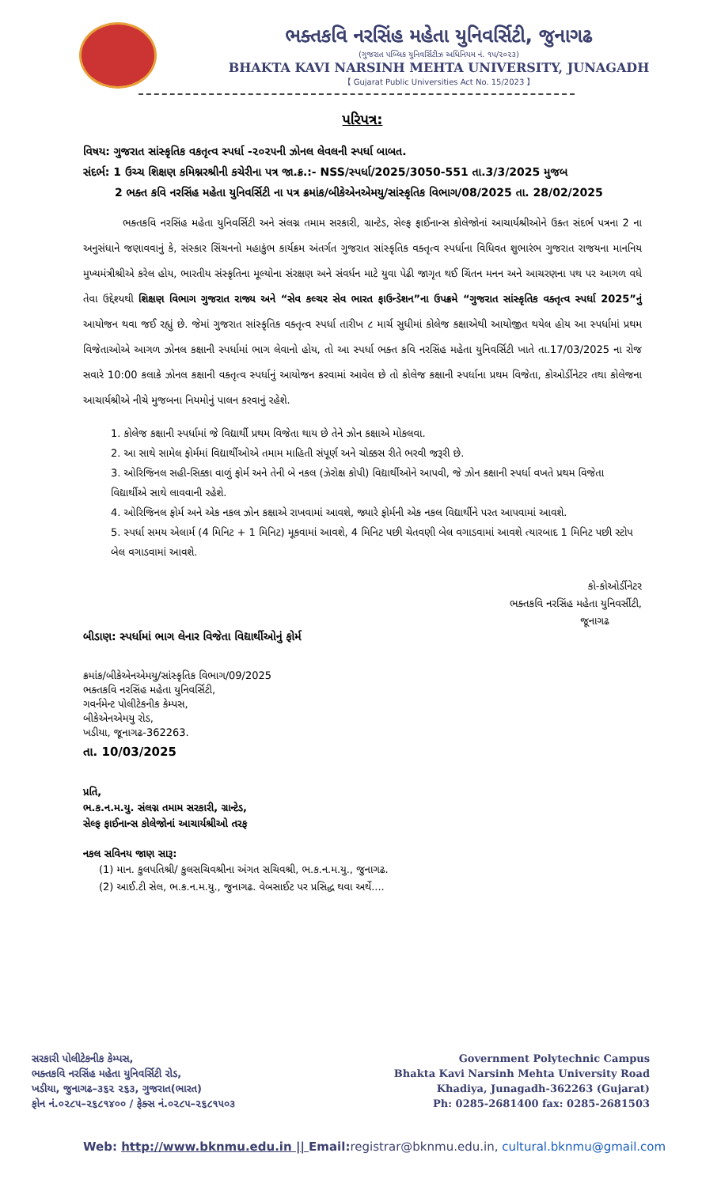ભક્તકવિ નરસિંહ મહેતા યુનિવર્સિટી, જુનાગઢ
(ગુજરાત પબ્લિક યુનિવર્સિટીઝ અધિનિયમ નં. ૧૫/૨૦૨૩)
BHAKTA KAVI NARSINH MEHTA UNIVERSITY, JUNAGADH
【 Gujarat Public Universities Act No. 15/2023 】
પરિપત્ર:
વિષય: ગુજરાત સાંસ્કૃતિક વકતૃત્વ સ્પર્ધા -૨૦૨૫ની ઝોનલ લેવલની સ્પર્ધા બાબત.
સંદર્ભ: 1 ઉચ્ચ શિક્ષણ કમિશ્નરશ્રીની કચેરીના પત્ર જા.ક્ર.:- NSS/સ્પર્ધા/2025/3050-551 તા.3/3/2025 મુજબ
2 ભક્ત કવિ નરસિંહ મહેતા યુનિવર્સિટી ના પત્ર ક્રમાંક/બીકેએનએમયુ/સાંસ્કૃતિક વિભાગ/08/2025 તા. 28/02/2025
ભક્તકવિ નરસિંહ મહેતા યુનિવર્સિટી અને સંલગ્ન તમામ સરકારી, ગ્રાન્ટેડ, સેલ્ફ ફાઈનાન્સ કોલેજોનાં આચાર્યશ્રીઓને ઉક્ત સંદર્ભ પત્રના 2 ના અનુસંધાને જણાવવાનું કે, સંસ્કાર સિંચનનો મહાકુંભ કાર્યક્રમ અંતર્ગત ગુજરાત સાંસ્કૃતિક વક્તૃત્વ સ્પર્ધાના વિધિવત શુભારંભ ગુજરાત રાજયના માનનિય મુખ્યમંત્રીશ્રીએ કરેલ હોય, ભારતીય સંસ્કૃતિના મૂલ્યોના સંરક્ષણ અને સંવર્ધન માટે યુવા પેઢી જાગૃત થઈ ચિંતન મનન અને આચરણના પથ પર આગળ વધે તેવા ઉદ્દેશ્યથી શિક્ષણ વિભાગ ગુજરાત રાજ્ય અને “સેવ કલ્ચર સેવ ભારત ફાઉન્ડેશન”ના ઉપક્રમે “ગુજરાત સાંસ્કૃતિક વક્તૃત્વ સ્પર્ધા 2025”નું આયોજન થવા જઈ રહ્યું છે. જેમાં ગુજરાત સાંસ્કૃતિક વક્તૃત્વ સ્પર્ધા તારીખ ૮ માર્ચ સુધીમાં કોલેજ કક્ષાએથી આયોજીત થયેલ હોય આ સ્પર્ધામાં પ્રથમ વિજેતાઓએ આગળ ઝોનલ કક્ષાની સ્પર્ધામાં ભાગ લેવાનો હોય, તો આ સ્પર્ધા ભક્ત કવિ નરસિંહ મહેતા યુનિવર્સિટી ખાતે તા.17/03/2025 ના રોજ સવારે 10:00 કલાકે ઝોનલ કક્ષાની વક્તૃત્વ સ્પર્ધાનું આયોજન કરવામાં આવેલ છે તો કોલેજ કક્ષાની સ્પર્ધાના પ્રથમ વિજેતા, કોઓર્ડીનેટર તથા કોલેજના આચાર્યશ્રીએ નીચે મુજબના નિયમોનું પાલન કરવાનું રહેશે.
1. કોલેજ કક્ષાની સ્પર્ધામાં જે વિદ્યાર્થી પ્રથમ વિજેતા થાય છે તેને ઝોન કક્ષાએ મોકલવા.
2. આ સાથે સામેલ ફોર્મમાં વિદ્યાર્થીઓએ તમામ માહિતી સંપૂર્ણ અને ચોક્કસ રીતે ભરવી જરૂરી છે.
3. ઓરિજિનલ સહી-સિક્કા વાળું ફોર્મ અને તેની બે નકલ (ઝેરોક્ષ કોપી) વિદ્યાર્થીઓને આપવી, જે ઝોન કક્ષાની સ્પર્ધા વખતે પ્રથમ વિજેતા વિદ્યાર્થીએ સાથે લાવવાની રહેશે.
4. ઓરિજિનલ ફોર્મ અને એક નકલ ઝોન કક્ષાએ રાખવામાં આવશે, જ્યારે ફોર્મની એક નકલ વિદ્યાર્થીને પરત આપવામાં આવશે.
5. સ્પર્ધા સમય એલાર્મ (4 મિનિટ + 1 મિનિટ) મૂકવામાં આવશે, 4 મિનિટ પછી ચેતવણી બેલ વગાડવામાં આવશે ત્યારબાદ 1 મિનિટ પછી સ્ટોપ બેલ વગાડવામાં આવશે.
કો-કોઓર્ડીનેટર
ભક્તકવિ નરસિંહ મહેતા યુનિવર્સીટી,
જૂનાગઢ
બીડાણ: સ્પર્ધામાં ભાગ લેનાર વિજેતા વિદ્યાર્થીઓનું ફોર્મ
ક્રમાંક/બીકેએનએમયુ/સાંસ્કૃતિક વિભાગ/09/2025
ભક્તકવિ નરસિંહ મહેતા યુનિવર્સિટી,
ગવર્નમેન્ટ પોલીટેકનીક કેમ્પસ,
બીકેએનએમયુ રોડ,
ખડીયા, જૂનાગઢ-362263.
તા. 10/03/2025
પ્રતિ,
ભ.ક.ન.મ.યુ. સંલગ્ન તમામ સરકારી, ગ્રાન્ટેડ,
સેલ્ફ ફાઈનાન્સ કોલેજોનાં આચાર્યશ્રીઓ તરફ
નકલ સવિનય જાણ સારૂ:
(1) માન. કુલપતિશ્રી/ કુલસચિવશ્રીના અંગત સચિવશ્રી, ભ.ક.ન.મ.યુ., જુનાગઢ.
(2) આઈ.ટી સેલ, ભ.ક.ન.મ.યુ., જુનાગઢ. વેબસાઈટ પર પ્રસિદ્ધ થવા અર્થે....
સરકારી પોલીટેકનીક કેમ્પસ,
ભક્તકવિ નરસિંહ મહેતા યુનિવર્સિટી રોડ,
ખડીયા, જુનાગઢ–૩૬૨ ૨૬૩, ગુજરાત(ભારત)
ફોન નં.૦૨૮૫–૨૬૮૧૪૦૦ / ફેક્સ નં.૦૨૮૫–૨૬૮૧૫૦૩
Government Polytechnic Campus
Bhakta Kavi Narsinh Mehta University Road
Khadiya, Junagadh-362263 (Gujarat)
Ph: 0285-2681400 fax: 0285-2681503
Web: http://www.bknmu.edu.in || Email: registrar@bknmu.edu.in, cultural.bknmu@gmail.com